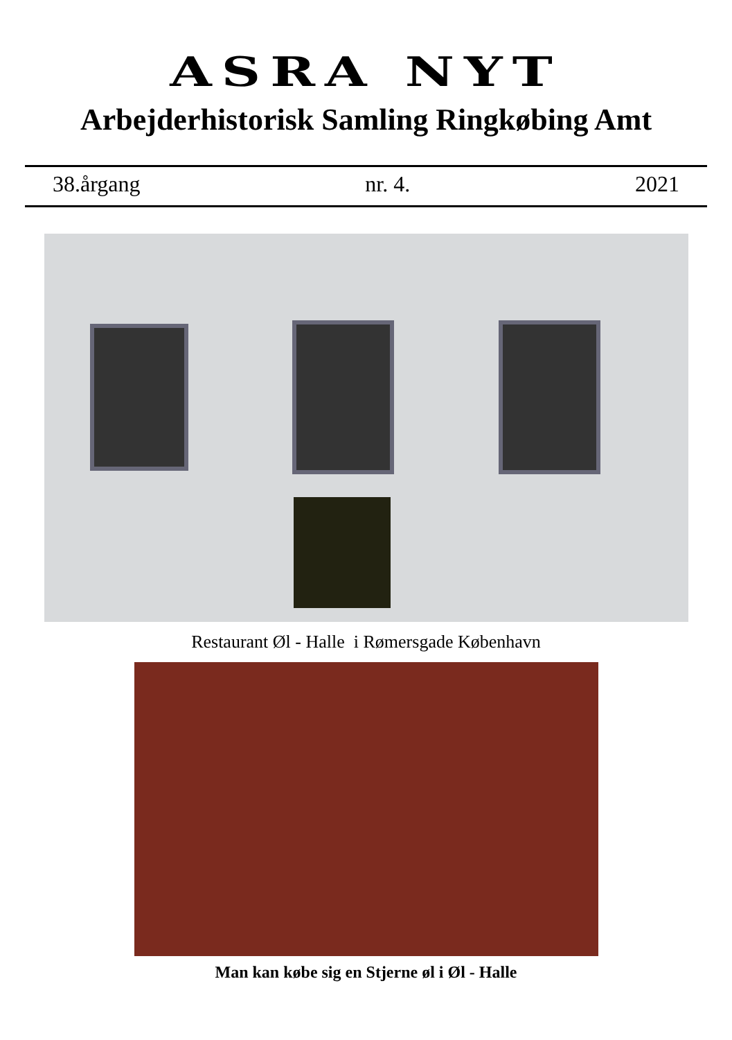ASRA NYT
Arbejderhistorisk Samling Ringkøbing Amt
38.årgang nr. 4. 2021
Restaurant Øl - Halle i Rømersgade København
Man kan købe sig en Stjerne øl i Øl - Halle